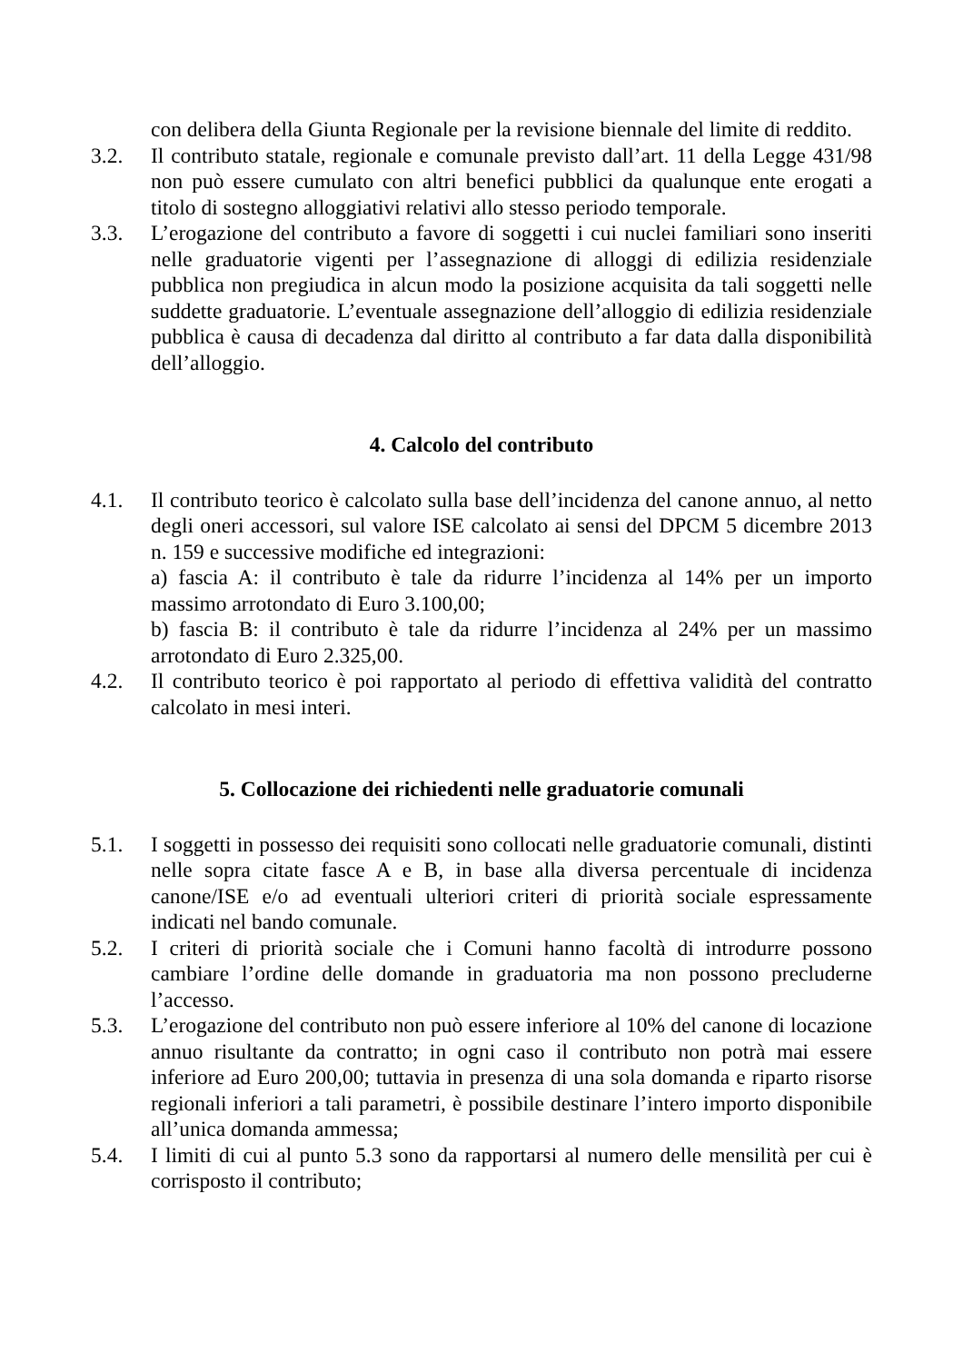con delibera della Giunta Regionale per la revisione biennale del limite di reddito.
3.2. Il contributo statale, regionale e comunale previsto dall’art. 11 della Legge 431/98 non può essere cumulato con altri benefici pubblici da qualunque ente erogati a titolo di sostegno alloggiativi relativi allo stesso periodo temporale.
3.3. L’erogazione del contributo a favore di soggetti i cui nuclei familiari sono inseriti nelle graduatorie vigenti per l’assegnazione di alloggi di edilizia residenziale pubblica non pregiudica in alcun modo la posizione acquisita da tali soggetti nelle suddette graduatorie. L’eventuale assegnazione dell’alloggio di edilizia residenziale pubblica è causa di decadenza dal diritto al contributo a far data dalla disponibilità dell’alloggio.
4. Calcolo del contributo
4.1. Il contributo teorico è calcolato sulla base dell’incidenza del canone annuo, al netto degli oneri accessori, sul valore ISE calcolato ai sensi del DPCM 5 dicembre 2013 n. 159 e successive modifiche ed integrazioni:
a) fascia A: il contributo è tale da ridurre l’incidenza al 14% per un importo massimo arrotondato di Euro 3.100,00;
b) fascia B: il contributo è tale da ridurre l’incidenza al 24% per un massimo arrotondato di Euro 2.325,00.
4.2. Il contributo teorico è poi rapportato al periodo di effettiva validità del contratto calcolato in mesi interi.
5. Collocazione dei richiedenti nelle graduatorie comunali
5.1. I soggetti in possesso dei requisiti sono collocati nelle graduatorie comunali, distinti nelle sopra citate fasce A e B, in base alla diversa percentuale di incidenza canone/ISE e/o ad eventuali ulteriori criteri di priorità sociale espressamente indicati nel bando comunale.
5.2. I criteri di priorità sociale che i Comuni hanno facoltà di introdurre possono cambiare l’ordine delle domande in graduatoria ma non possono precluderne l’accesso.
5.3. L’erogazione del contributo non può essere inferiore al 10% del canone di locazione annuo risultante da contratto; in ogni caso il contributo non potrà mai essere inferiore ad Euro 200,00; tuttavia in presenza di una sola domanda e riparto risorse regionali inferiori a tali parametri, è possibile destinare l’intero importo disponibile all’unica domanda ammessa;
5.4. I limiti di cui al punto 5.3 sono da rapportarsi al numero delle mensilità per cui è corrisposto il contributo;